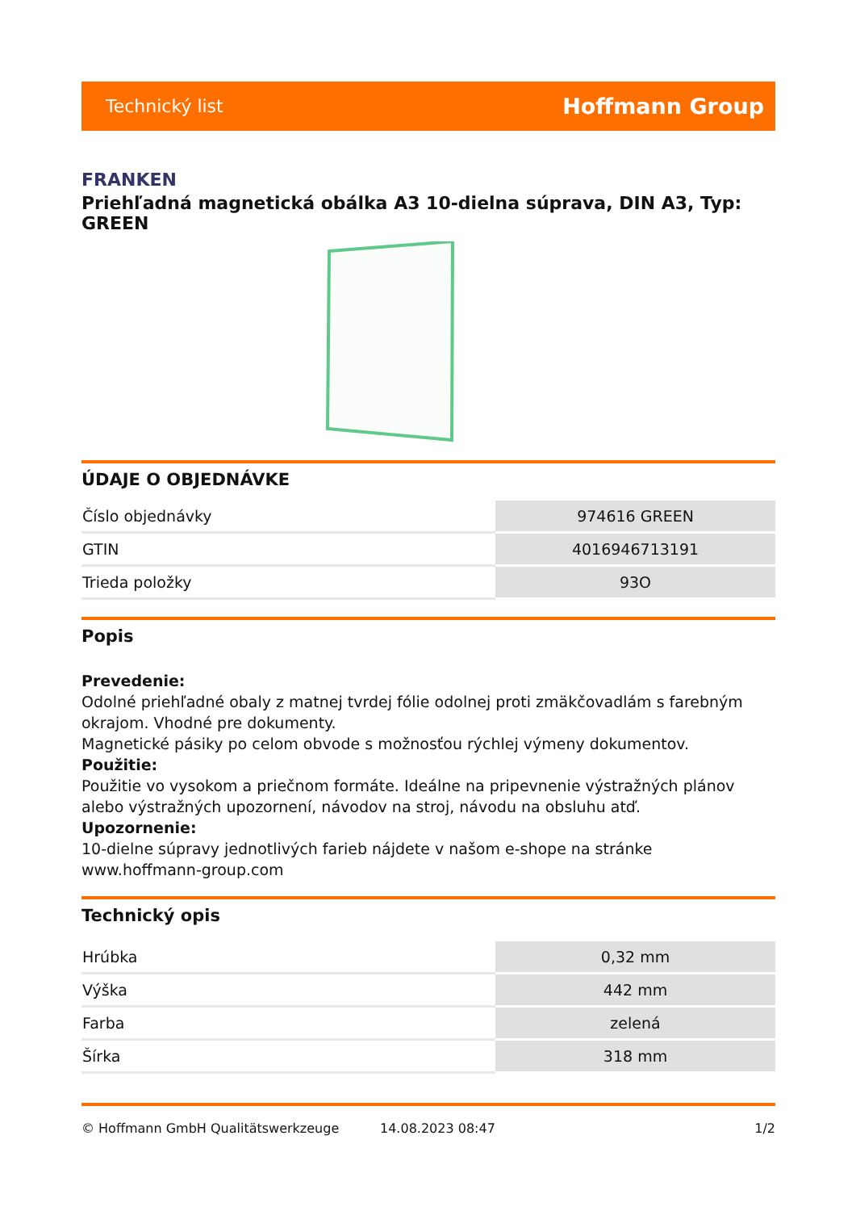Technický list Hoffmann Group
FRANKEN
Priehľadná magnetická obálka A3 10-dielna súprava, DIN A3, Typ: GREEN
ÚDAJE O OBJEDNÁVKE
| Číslo objednávky | 974616 GREEN |
| GTIN | 4016946713191 |
| Trieda položky | 93O |
Popis
Prevedenie:
Odolné priehľadné obaly z matnej tvrdej fólie odolnej proti zmäkčovadlám s farebným okrajom. Vhodné pre dokumenty.
Magnetické pásiky po celom obvode s možnosťou rýchlej výmeny dokumentov.
Použitie:
Použitie vo vysokom a priečnom formáte. Ideálne na pripevnenie výstražných plánov alebo výstražných upozornení, návodov na stroj, návodu na obsluhu atď.
Upozornenie:
10-dielne súpravy jednotlivých farieb nájdete v našom e-shope na stránke www.hoffmann-group.com
Technický opis
| Hrúbka | 0,32 mm |
| Výška | 442 mm |
| Farba | zelená |
| Šírka | 318 mm |
© Hoffmann GmbH Qualitätswerkzeuge 14.08.2023 08:47 1/2